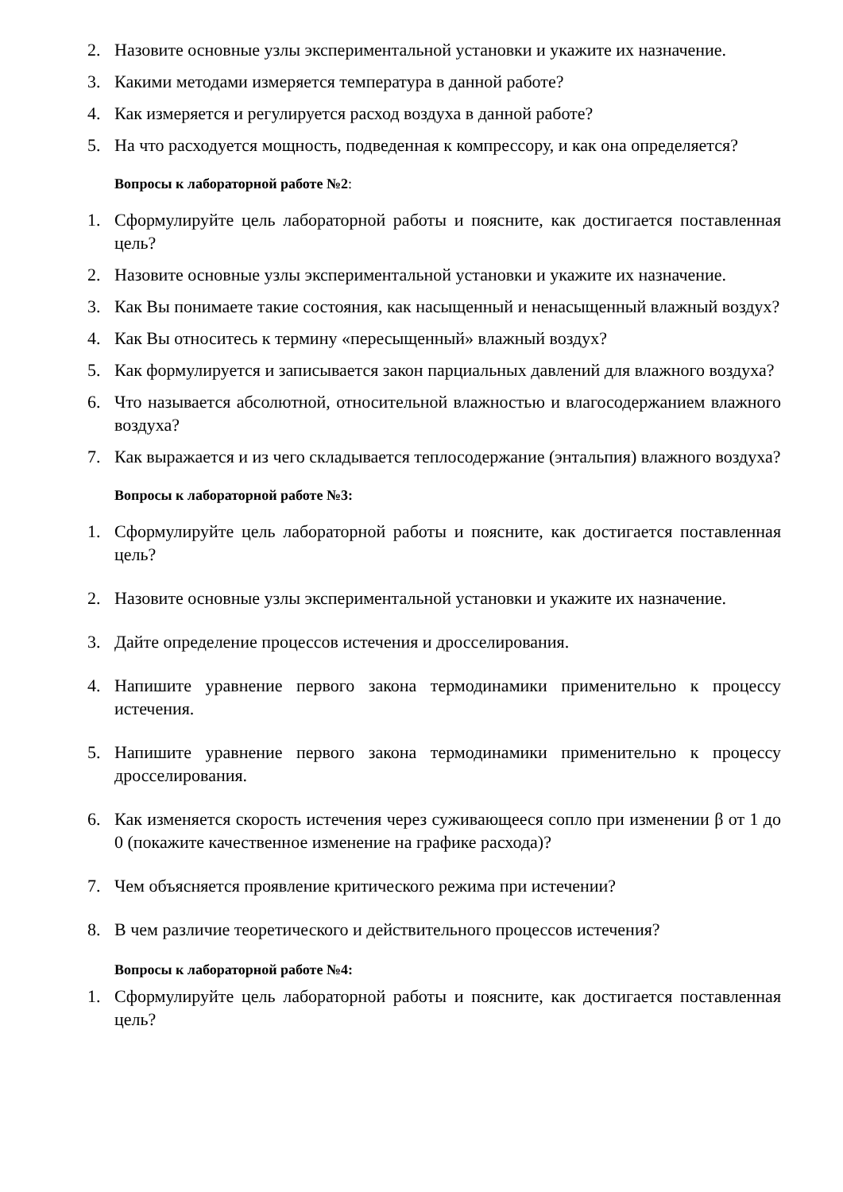2. Назовите основные узлы экспериментальной установки и укажите их назначение.
3. Какими методами измеряется температура в данной работе?
4. Как измеряется и регулируется расход воздуха в данной работе?
5. На что расходуется мощность, подведенная к компрессору, и как она определяется?
Вопросы к лабораторной работе №2:
1. Сформулируйте цель лабораторной работы и поясните, как достигается поставленная цель?
2. Назовите основные узлы экспериментальной установки и укажите их назначение.
3. Как Вы понимаете такие состояния, как насыщенный и ненасыщенный влажный воздух?
4. Как Вы относитесь к термину «пересыщенный» влажный воздух?
5. Как формулируется и записывается закон парциальных давлений для влажного воздуха?
6. Что называется абсолютной, относительной влажностью и влагосодержанием влажного воздуха?
7. Как выражается и из чего складывается теплосодержание (энтальпия) влажного воздуха?
Вопросы к лабораторной работе №3:
1. Сформулируйте цель лабораторной работы и поясните, как достигается поставленная цель?
2. Назовите основные узлы экспериментальной установки и укажите их назначение.
3. Дайте определение процессов истечения и дросселирования.
4. Напишите уравнение первого закона термодинамики применительно к процессу истечения.
5. Напишите уравнение первого закона термодинамики применительно к процессу дросселирования.
6. Как изменяется скорость истечения через суживающееся сопло при изменении β от 1 до 0 (покажите качественное изменение на графике расхода)?
7. Чем объясняется проявление критического режима при истечении?
8. В чем различие теоретического и действительного процессов истечения?
Вопросы к лабораторной работе №4:
1. Сформулируйте цель лабораторной работы и поясните, как достигается поставленная цель?